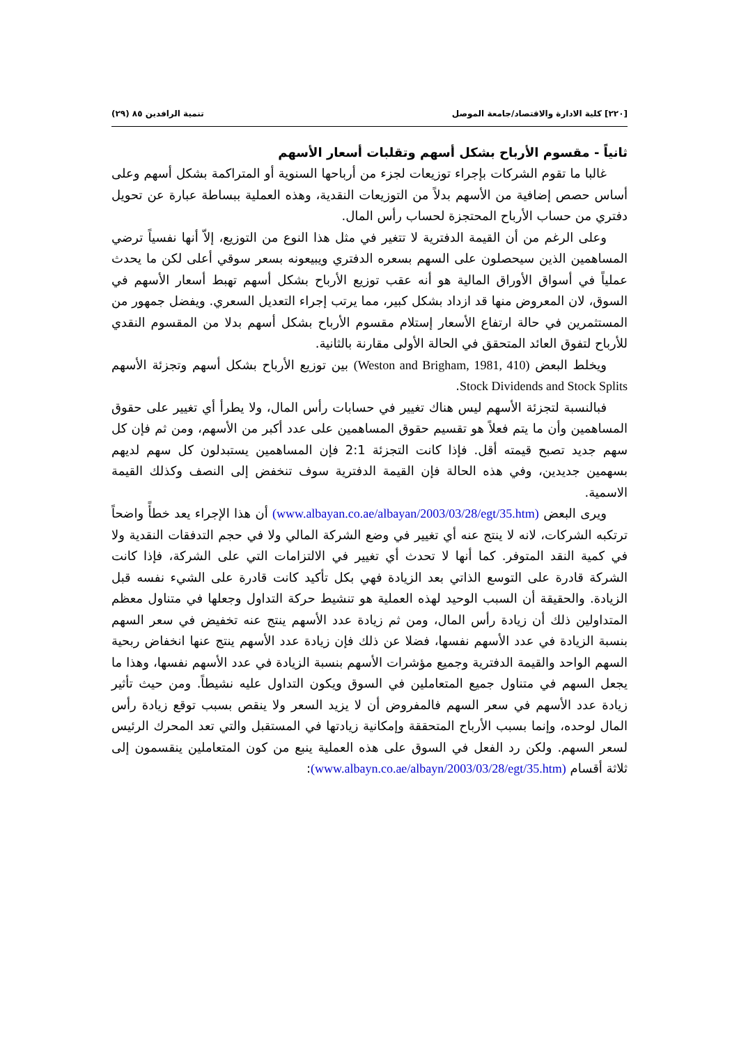[٢٢٠] كلية الادارة والاقتصاد/جامعة الموصل تنمية الرافدين ٨٥ (٢٩)
ثانياً - مقسوم الأرباح بشكل أسهم وتقلبات أسعار الأسهم
غالبا ما تقوم الشركات بإجراء توزيعات لجزء من أرباحها السنوية أو المتراكمة بشكل أسهم وعلى أساس حصص إضافية من الأسهم بدلاً من التوزيعات النقدية، وهذه العملية ببساطة عبارة عن تحويل دفتري من حساب الأرباح المحتجزة لحساب رأس المال.
وعلى الرغم من أن القيمة الدفترية لا تتغير في مثل هذا النوع من التوزيع، إلاّ أنها نفسياً ترضي المساهمين الذين سيحصلون على السهم بسعره الدفتري ويبيعونه بسعر سوقي أعلى لكن ما يحدث عملياً في أسواق الأوراق المالية هو أنه عقب توزيع الأرباح بشكل أسهم تهبط أسعار الأسهم في السوق، لان المعروض منها قد ازداد بشكل كبير، مما يرتب إجراء التعديل السعري. ويفضل جمهور من المستثمرين في حالة ارتفاع الأسعار إستلام مقسوم الأرباح بشكل أسهم بدلا من المقسوم النقدي للأرباح لتفوق العائد المتحقق في الحالة الأولى مقارنة بالثانية.
ويخلط البعض (Weston and Brigham, 1981, 410) بين توزيع الأرباح بشكل أسهم وتجزئة الأسهم Stock Dividends and Stock Splits.
فبالنسبة لتجزئة الأسهم ليس هناك تغيير في حسابات رأس المال، ولا يطرأ أي تغيير على حقوق المساهمين وأن ما يتم فعلاً هو تقسيم حقوق المساهمين على عدد أكبر من الأسهم، ومن ثم فإن كل سهم جديد تصبح قيمته أقل. فإذا كانت التجزئة 2:1 فإن المساهمين يستبدلون كل سهم لديهم بسهمين جديدين، وفي هذه الحالة فإن القيمة الدفترية سوف تنخفض إلى النصف وكذلك القيمة الاسمية.
ويرى البعض (www.albayan.co.ae/albayan/2003/03/28/egt/35.htm) أن هذا الإجراء يعد خطأً واضحاً ترتكبه الشركات، لانه لا ينتج عنه أي تغيير في وضع الشركة المالي ولا في حجم التدفقات النقدية ولا في كمية النقد المتوفر. كما أنها لا تحدث أي تغيير في الالتزامات التي على الشركة، فإذا كانت الشركة قادرة على التوسع الذاتي بعد الزيادة فهي بكل تأكيد كانت قادرة على الشيء نفسه قبل الزيادة. والحقيقة أن السبب الوحيد لهذه العملية هو تنشيط حركة التداول وجعلها في متناول معظم المتداولين ذلك أن زيادة رأس المال، ومن ثم زيادة عدد الأسهم ينتج عنه تخفيض في سعر السهم بنسبة الزيادة في عدد الأسهم نفسها، فضلا عن ذلك فإن زيادة عدد الأسهم ينتج عنها انخفاض ربحية السهم الواحد والقيمة الدفترية وجميع مؤشرات الأسهم بنسبة الزيادة في عدد الأسهم نفسها، وهذا ما يجعل السهم في متناول جميع المتعاملين في السوق ويكون التداول عليه نشيطاً. ومن حيث تأثير زيادة عدد الأسهم في سعر السهم فالمفروض أن لا يزيد السعر ولا ينقص بسبب توقع زيادة رأس المال لوحده، وإنما بسبب الأرباح المتحققة وإمكانية زيادتها في المستقبل والتي تعد المحرك الرئيس لسعر السهم. ولكن رد الفعل في السوق على هذه العملية ينبع من كون المتعاملين ينقسمون إلى ثلاثة أقسام (www.albayn.co.ae/albayn/2003/03/28/egt/35.htm):